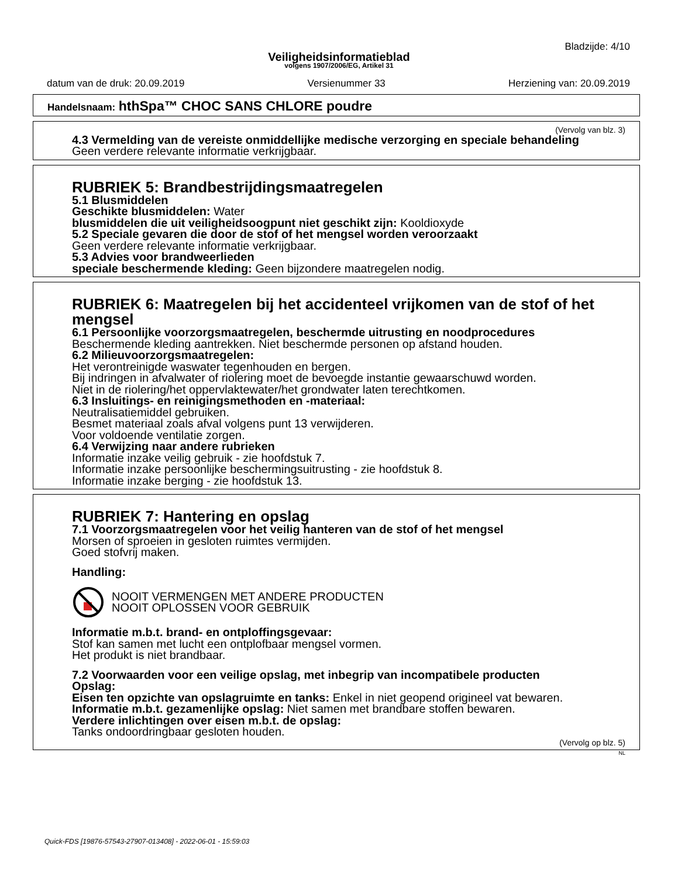Bladzijde: 4/10
Veiligheidsinformatieblad
volgens 1907/2006/EG, Artikel 31
datum van de druk: 20.09.2019 Versienummer 33 Herziening van: 20.09.2019
Handelsnaam: hthSpa™ CHOC SANS CHLORE poudre
(Vervolg van blz. 3)
4.3 Vermelding van de vereiste onmiddellijke medische verzorging en speciale behandeling
Geen verdere relevante informatie verkrijgbaar.
RUBRIEK 5: Brandbestrijdingsmaatregelen
5.1 Blusmiddelen
Geschikte blusmiddelen: Water
blusmiddelen die uit veiligheidsoogpunt niet geschikt zijn: Kooldioxyde
5.2 Speciale gevaren die door de stof of het mengsel worden veroorzaakt
Geen verdere relevante informatie verkrijgbaar.
5.3 Advies voor brandweerlieden
speciale beschermende kleding: Geen bijzondere maatregelen nodig.
RUBRIEK 6: Maatregelen bij het accidenteel vrijkomen van de stof of het mengsel
6.1 Persoonlijke voorzorgsmaatregelen, beschermde uitrusting en noodprocedures
Beschermende kleding aantrekken. Niet beschermde personen op afstand houden.
6.2 Milieuvoorzorgsmaatregelen:
Het verontreinigde waswater tegenhouden en bergen.
Bij indringen in afvalwater of riolering moet de bevoegde instantie gewaarschuwd worden.
Niet in de riolering/het oppervlaktewater/het grondwater laten terechtkomen.
6.3 Insluitings- en reinigingsmethoden en -materiaal:
Neutralisatiemiddel gebruiken.
Besmet materiaal zoals afval volgens punt 13 verwijderen.
Voor voldoende ventilatie zorgen.
6.4 Verwijzing naar andere rubrieken
Informatie inzake veilig gebruik - zie hoofdstuk 7.
Informatie inzake persoonlijke beschermingsuitrusting - zie hoofdstuk 8.
Informatie inzake berging - zie hoofdstuk 13.
RUBRIEK 7: Hantering en opslag
7.1 Voorzorgsmaatregelen voor het veilig hanteren van de stof of het mengsel
Morsen of sproeien in gesloten ruimtes vermijden.
Goed stofvrij maken.
Handling:
NOOIT VERMENGEN MET ANDERE PRODUCTEN
NOOIT OPLOSSEN VOOR GEBRUIK
Informatie m.b.t. brand- en ontploffingsgevaar:
Stof kan samen met lucht een ontplofbaar mengsel vormen.
Het produkt is niet brandbaar.
7.2 Voorwaarden voor een veilige opslag, met inbegrip van incompatibele producten
Opslag:
Eisen ten opzichte van opslagruimte en tanks: Enkel in niet geopend origineel vat bewaren.
Informatie m.b.t. gezamenlijke opslag: Niet samen met brandbare stoffen bewaren.
Verdere inlichtingen over eisen m.b.t. de opslag:
Tanks ondoordringbaar gesloten houden.
(Vervolg op blz. 5)
NL
Quick-FDS [19876-57543-27907-013408] - 2022-06-01 - 15:59:03